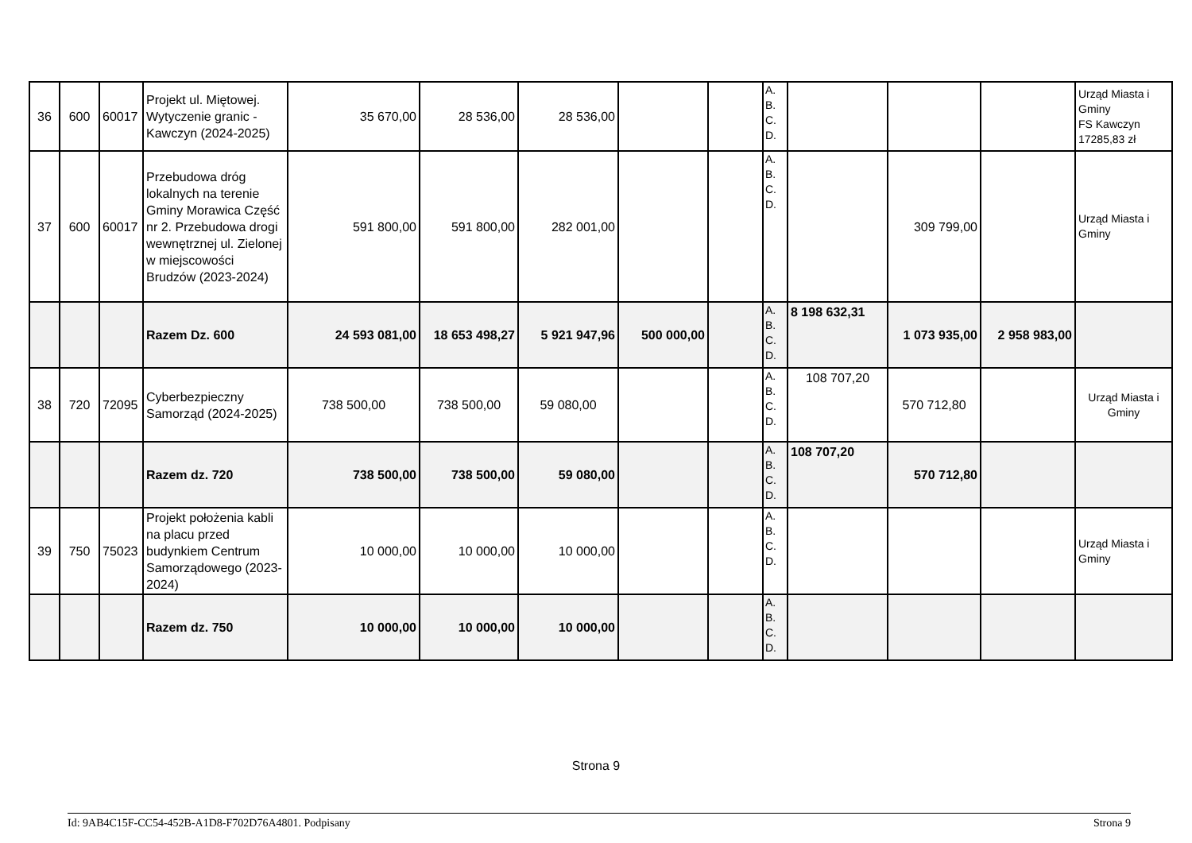| 36 | 600 | 60017 | Projekt ul. Miętowej. Wytyczenie granic - Kawczyn (2024-2025) | 35 670,00 | 28 536,00 | 28 536,00 | | | A. B. C. D. | | | | Urząd Miasta i Gminy FS Kawczyn 17285,83 zł |
| 37 | 600 | 60017 | Przebudowa dróg lokalnych na terenie Gminy Morawica Część nr 2. Przebudowa drogi wewnętrznej ul. Zielonej w miejscowości Brudzów (2023-2024) | 591 800,00 | 591 800,00 | 282 001,00 | | | A. B. C. D. | | 309 799,00 | | Urząd Miasta i Gminy |
| | | | Razem Dz. 600 | 24 593 081,00 | 18 653 498,27 | 5 921 947,96 | 500 000,00 | | A. B. C. D. | 8 198 632,31 | 1 073 935,00 | 2 958 983,00 | |
| 38 | 720 | 72095 | Cyberbezpieczny Samorząd (2024-2025) | 738 500,00 | 738 500,00 | 59 080,00 | | | A. B. C. D. | 108 707,20 | 570 712,80 | | Urząd Miasta i Gminy |
| | | | Razem dz. 720 | 738 500,00 | 738 500,00 | 59 080,00 | | | A. B. C. D. | 108 707,20 | 570 712,80 | | |
| 39 | 750 | 75023 | Projekt położenia kabli na placu przed budynkiem Centrum Samorządowego (2023-2024) | 10 000,00 | 10 000,00 | 10 000,00 | | | A. B. C. D. | | | | Urząd Miasta i Gminy |
| | | | Razem dz. 750 | 10 000,00 | 10 000,00 | 10 000,00 | | | A. B. C. D. | | | | |
Strona 9
Id: 9AB4C15F-CC54-452B-A1D8-F702D76A4801. Podpisany Strona 9